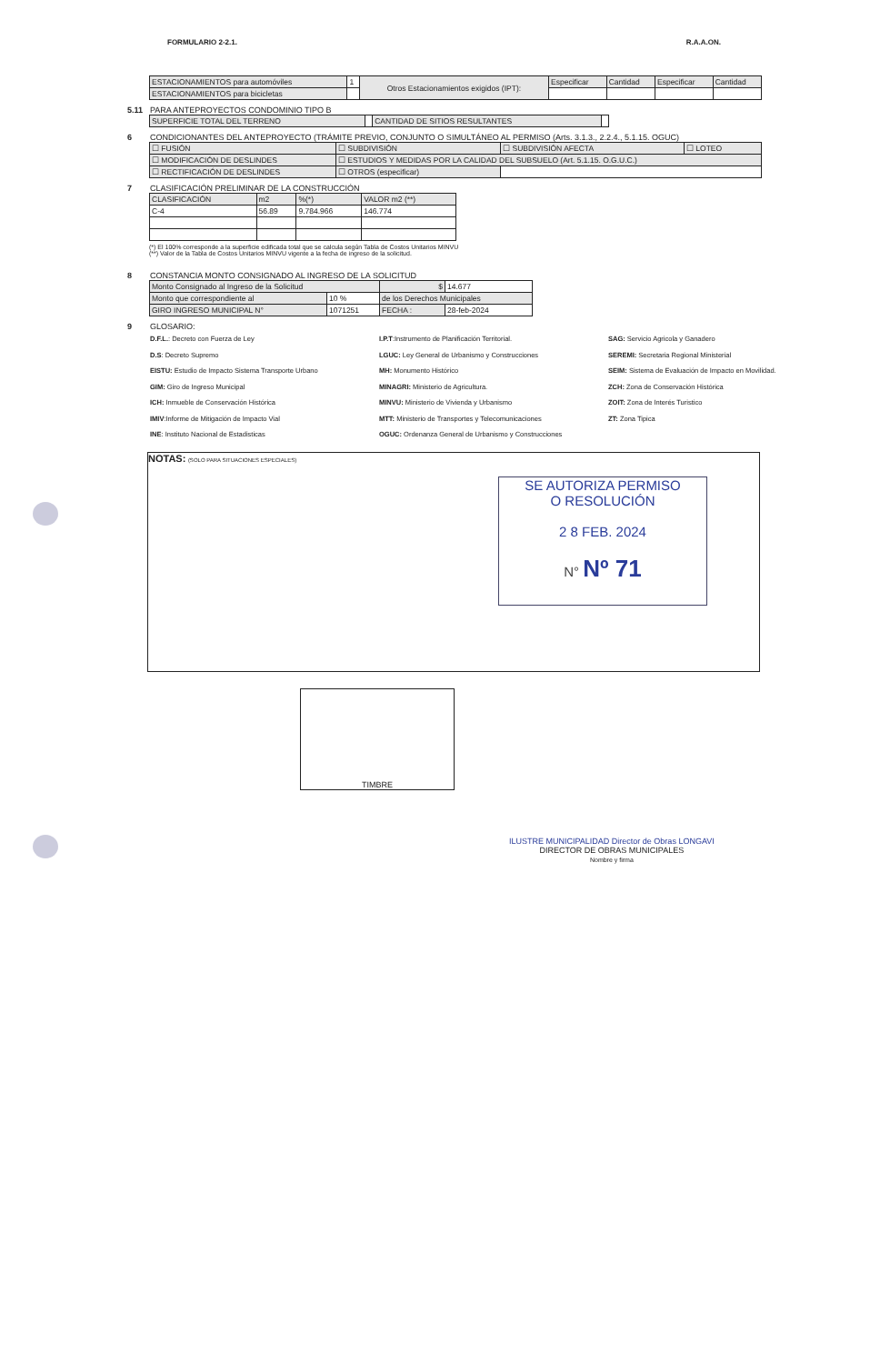FORMULARIO 2-2.1. R.A.A.ON.
| ESTACIONAMIENTOS para automóviles | 1 | Otros Estacionamientos exigidos (IPT): | Especificar | Cantidad | Especificar | Cantidad |
| ESTACIONAMIENTOS para bicicletas | | | | | | |
5.11 PARA ANTEPROYECTOS CONDOMINIO TIPO B
| SUPERFICIE TOTAL DEL TERRENO | | CANTIDAD DE SITIOS RESULTANTES | |
6 CONDICIONANTES DEL ANTEPROYECTO (TRÁMITE PREVIO, CONJUNTO O SIMULTÁNEO AL PERMISO (Arts. 3.1.3., 2.2.4., 5.1.15. OGUC)
| ☐ FUSIÓN | ☐ SUBDIVISIÓN | ☐ SUBDIVISIÓN AFECTA | ☐ LOTEO |
| ☐ MODIFICACIÓN DE DESLINDES | ☐ ESTUDIOS Y MEDIDAS POR LA CALIDAD DEL SUBSUELO (Art. 5.1.15. O.G.U.C.) | | |
| ☐ RECTIFICACIÓN DE DESLINDES | ☐ OTROS (especificar) | | |
7 CLASIFICACIÓN PRELIMINAR DE LA CONSTRUCCIÓN
| CLASIFICACIÓN | m2 | %(*) | VALOR m2 (**) |
| --- | --- | --- | --- |
| C-4 | 56.89 | 9.784.966 | 146.774 |
(*) El 100% corresponde a la superficie edificada total que se calcula según Tabla de Costos Unitarios MINVU
(**) Valor de la Tabla de Costos Unitarios MINVU vigente a la fecha de ingreso de la solicitud.
8 CONSTANCIA MONTO CONSIGNADO AL INGRESO DE LA SOLICITUD
| Monto Consignado al Ingreso de la Solicitud | | $ | 14.677 |
| Monto que correspondiente al | 10 % | de los Derechos Municipales | |
| GIRO INGRESO MUNICIPAL N° | 1071251 | FECHA : | 28-feb-2024 |
9 GLOSARIO:
D.F.L.: Decreto con Fuerza de Ley
D.S: Decreto Supremo
EISTU: Estudio de Impacto Sistema Transporte Urbano
GIM: Giro de Ingreso Municipal
ICH: Inmueble de Conservación Histórica
IMIV:Informe de Mitigación de Impacto Vial
INE: Instituto Nacional de Estadisticas
I.P.T:Instrumento de Planificación Territorial.
LGUC: Ley General de Urbanismo y Construcciones
MH: Monumento Histórico
MINAGRI: Ministerio de Agricultura.
MINVU: Ministerio de Vivienda y Urbanismo
MTT: Ministerio de Transportes y Telecomunicaciones
OGUC: Ordenanza General de Urbanismo y Construcciones
SAG: Servicio Agricola y Ganadero
SEREMI: Secretaria Regional Ministerial
SEIM: Sistema de Evaluación de Impacto en Movilidad.
ZCH: Zona de Conservación Histórica
ZOIT: Zona de Interés Turistico
ZT: Zona Tipica
NOTAS: (SOLO PARA SITUACIONES ESPECIALES)
SE AUTORIZA PERMISO
O RESOLUCIÓN
2 8 FEB. 2024
N° Nº 71
TIMBRE
ILUSTRE MUNICIPALIDAD Director de Obras LONGAVI
DIRECTOR DE OBRAS MUNICIPALES
Nombre y firma